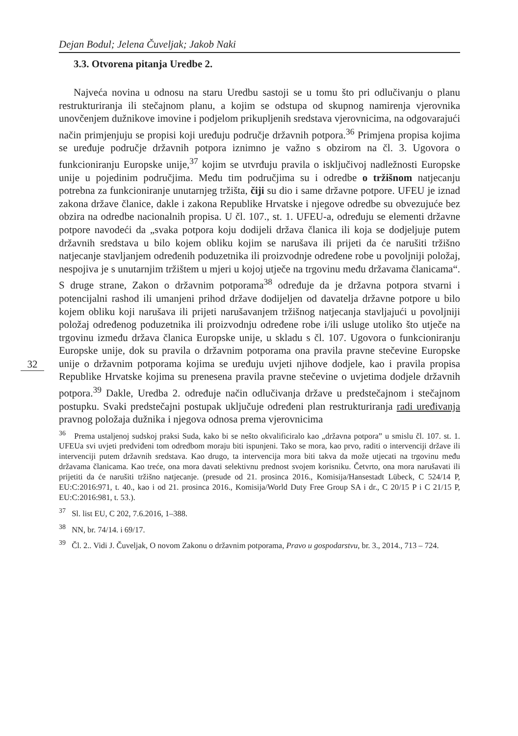Dejan Bodul; Jelena Čuveljak; Jakob Naki
32
3.3. Otvorena pitanja Uredbe 2.
Najveća novina u odnosu na staru Uredbu sastoji se u tomu što pri odlučivanju o planu restrukturiranja ili stečajnom planu, a kojim se odstupa od skupnog namirenja vjerovnika unovčenjem dužnikove imovine i podjelom prikupljenih sredstava vjerovnicima, na odgovarajući način primjenjuju se propisi koji uređuju područje državnih potpora.<sup>36</sup> Primjena propisa kojima se uređuje područje državnih potpora iznimno je važno s obzirom na čl. 3. Ugovora o funkcioniranju Europske unije,<sup>37</sup> kojim se utvrđuju pravila o isključivoj nadležnosti Europske unije u pojedinim područjima. Među tim područjima su i odredbe o tržišnom natjecanju potrebna za funkcioniranje unutarnjeg tržišta, čiji su dio i same državne potpore. UFEU je iznad zakona države članice, dakle i zakona Republike Hrvatske i njegove odredbe su obvezujuće bez obzira na odredbe nacionalnih propisa. U čl. 107., st. 1. UFEU-a, određuju se elementi državne potpore navodeći da „svaka potpora koju dodijeli država članica ili koja se dodjeljuje putem državnih sredstava u bilo kojem obliku kojim se narušava ili prijeti da će narušiti tržišno natjecanje stavljanjem određenih poduzetnika ili proizvodnje određene robe u povoljniji položaj, nespojiva je s unutarnjim tržištem u mjeri u kojoj utječe na trgovinu među državama članicama“. S druge strane, Zakon o državnim potporama<sup>38</sup> određuje da je državna potpora stvarni i potencijalni rashod ili umanjeni prihod države dodijeljen od davatelja državne potpore u bilo kojem obliku koji narušava ili prijeti narušavanjem tržišnog natjecanja stavljajući u povoljniji položaj određenog poduzetnika ili proizvodnju određene robe i/ili usluge utoliko što utječe na trgovinu između država članica Europske unije, u skladu s čl. 107. Ugovora o funkcioniranju Europske unije, dok su pravila o državnim potporama ona pravila pravne stečevine Europske unije o državnim potporama kojima se uređuju uvjeti njihove dodjele, kao i pravila propisa Republike Hrvatske kojima su prenesena pravila pravne stečevine o uvjetima dodjele državnih potpora.<sup>39</sup> Dakle, Uredba 2. određuje način odlučivanja države u predstečajnom i stečajnom postupku. Svaki predstečajni postupak uključuje određeni plan restrukturiranja radi uređivanja pravnog položaja dužnika i njegova odnosa prema vjerovnicima
<sup>36</sup> Prema ustaljenoj sudskoj praksi Suda, kako bi se nešto okvalificiralo kao „državna potpora” u smislu čl. 107. st. 1. UFEUa svi uvjeti predviđeni tom odredbom moraju biti ispunjeni. Tako se mora, kao prvo, raditi o intervenciji države ili intervenciji putem državnih sredstava. Kao drugo, ta intervencija mora biti takva da može utjecati na trgovinu među državama članicama. Kao treće, ona mora davati selektivnu prednost svojem korisniku. Četvrto, ona mora narušavati ili prijetiti da će narušiti tržišno natjecanje. (presude od 21. prosinca 2016., Komisija/Hansestadt Lübeck, C 524/14 P, EU:C:2016:971, t. 40., kao i od 21. prosinca 2016., Komisija/World Duty Free Group SA i dr., C 20/15 P i C 21/15 P, EU:C:2016:981, t. 53.).
<sup>37</sup> Sl. list EU, C 202, 7.6.2016, 1–388.
<sup>38</sup> NN, br. 74/14. i 69/17.
<sup>39</sup> Čl. 2.. Vidi J. Čuveljak, O novom Zakonu o državnim potporama, Pravo u gospodarstvu, br. 3., 2014., 713 – 724.